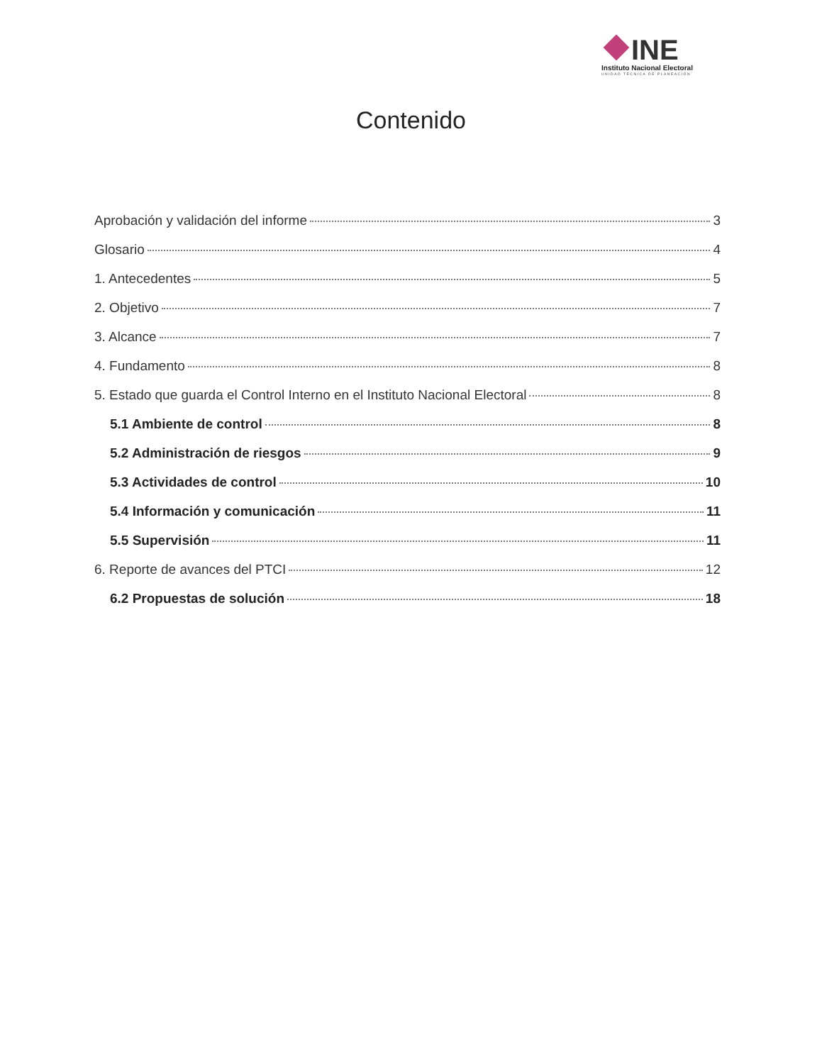INE
Instituto Nacional Electoral
UNIDAD TÉCNICA DE PLANEACIÓN
Contenido
Aprobación y validación del informe 3
Glosario 4
1. Antecedentes 5
2. Objetivo 7
3. Alcance 7
4. Fundamento 8
5. Estado que guarda el Control Interno en el Instituto Nacional Electoral 8
5.1 Ambiente de control 8
5.2 Administración de riesgos 9
5.3 Actividades de control 10
5.4 Información y comunicación 11
5.5 Supervisión 11
6. Reporte de avances del PTCI 12
6.2 Propuestas de solución 18